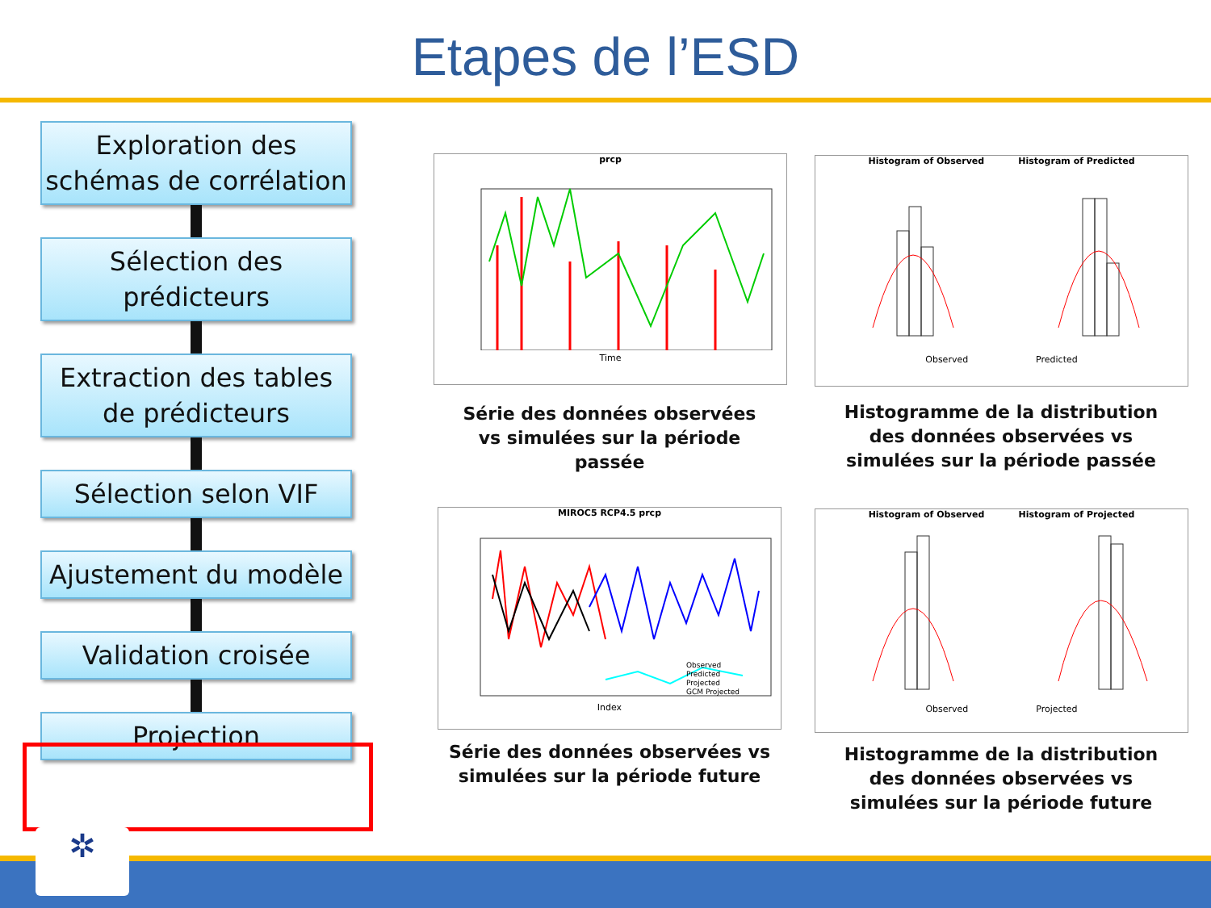Etapes de l’ESD
Exploration des
schémas de corrélation
Sélection des
prédicteurs
Extraction des tables
de prédicteurs
Sélection selon VIF
Ajustement du modèle
Validation croisée
Projection
prcp
Time
Série des données observées vs simulées sur la période passée
Histogram of Observed Histogram of Predicted
Observed Predicted
Histogramme de la distribution des données observées vs simulées sur la période passée
MIROC5 RCP4.5 prcp
Observed
Predicted
Projected
GCM Projected
Index
Série des données observées vs simulées sur la période future
Histogram of Observed Histogram of Projected
Observed Projected
Histogramme de la distribution des données observées vs simulées sur la période future
✲